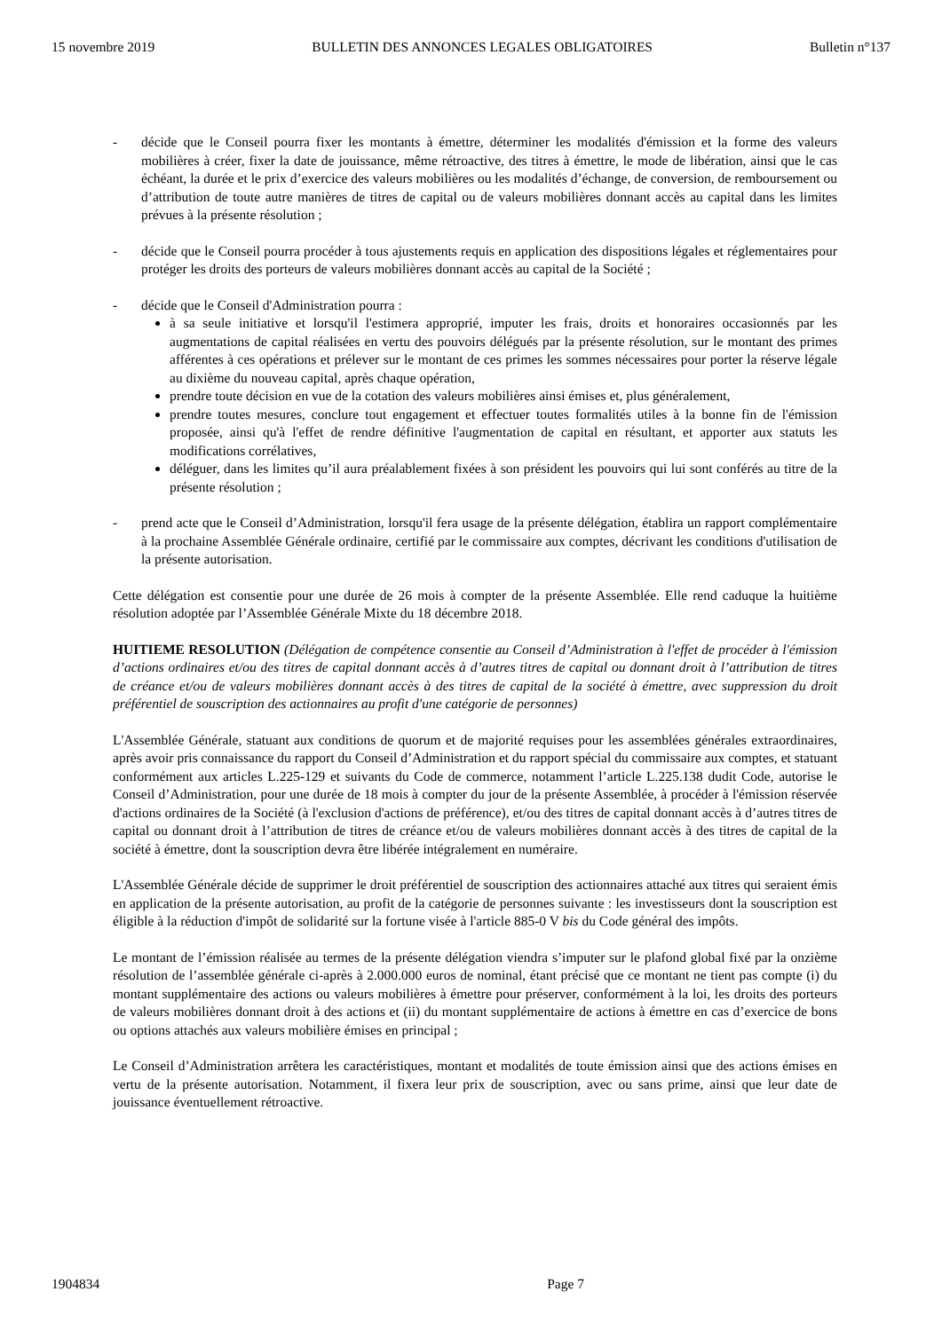15 novembre 2019 BULLETIN DES ANNONCES LEGALES OBLIGATOIRES Bulletin n°137
- décide que le Conseil pourra fixer les montants à émettre, déterminer les modalités d'émission et la forme des valeurs mobilières à créer, fixer la date de jouissance, même rétroactive, des titres à émettre, le mode de libération, ainsi que le cas échéant, la durée et le prix d’exercice des valeurs mobilières ou les modalités d’échange, de conversion, de remboursement ou d’attribution de toute autre manières de titres de capital ou de valeurs mobilières donnant accès au capital dans les limites prévues à la présente résolution ;
- décide que le Conseil pourra procéder à tous ajustements requis en application des dispositions légales et réglementaires pour protéger les droits des porteurs de valeurs mobilières donnant accès au capital de la Société ;
- décide que le Conseil d'Administration pourra :
à sa seule initiative et lorsqu'il l'estimera approprié, imputer les frais, droits et honoraires occasionnés par les augmentations de capital réalisées en vertu des pouvoirs délégués par la présente résolution, sur le montant des primes afférentes à ces opérations et prélever sur le montant de ces primes les sommes nécessaires pour porter la réserve légale au dixième du nouveau capital, après chaque opération,
prendre toute décision en vue de la cotation des valeurs mobilières ainsi émises et, plus généralement,
prendre toutes mesures, conclure tout engagement et effectuer toutes formalités utiles à la bonne fin de l'émission proposée, ainsi qu'à l'effet de rendre définitive l'augmentation de capital en résultant, et apporter aux statuts les modifications corrélatives,
déléguer, dans les limites qu’il aura préalablement fixées à son président les pouvoirs qui lui sont conférés au titre de la présente résolution ;
- prend acte que le Conseil d’Administration, lorsqu'il fera usage de la présente délégation, établira un rapport complémentaire à la prochaine Assemblée Générale ordinaire, certifié par le commissaire aux comptes, décrivant les conditions d'utilisation de la présente autorisation.
Cette délégation est consentie pour une durée de 26 mois à compter de la présente Assemblée. Elle rend caduque la huitième résolution adoptée par l’Assemblée Générale Mixte du 18 décembre 2018.
HUITIEME RESOLUTION (Délégation de compétence consentie au Conseil d’Administration à l'effet de procéder à l'émission d’actions ordinaires et/ou des titres de capital donnant accès à d’autres titres de capital ou donnant droit à l’attribution de titres de créance et/ou de valeurs mobilières donnant accès à des titres de capital de la société à émettre, avec suppression du droit préférentiel de souscription des actionnaires au profit d'une catégorie de personnes)
L'Assemblée Générale, statuant aux conditions de quorum et de majorité requises pour les assemblées générales extraordinaires, après avoir pris connaissance du rapport du Conseil d’Administration et du rapport spécial du commissaire aux comptes, et statuant conformément aux articles L.225-129 et suivants du Code de commerce, notamment l’article L.225.138 dudit Code, autorise le Conseil d’Administration, pour une durée de 18 mois à compter du jour de la présente Assemblée, à procéder à l'émission réservée d'actions ordinaires de la Société (à l'exclusion d'actions de préférence), et/ou des titres de capital donnant accès à d’autres titres de capital ou donnant droit à l’attribution de titres de créance et/ou de valeurs mobilières donnant accès à des titres de capital de la société à émettre, dont la souscription devra être libérée intégralement en numéraire.
L'Assemblée Générale décide de supprimer le droit préférentiel de souscription des actionnaires attaché aux titres qui seraient émis en application de la présente autorisation, au profit de la catégorie de personnes suivante : les investisseurs dont la souscription est éligible à la réduction d'impôt de solidarité sur la fortune visée à l'article 885-0 V bis du Code général des impôts.
Le montant de l’émission réalisée au termes de la présente délégation viendra s’imputer sur le plafond global fixé par la onzième résolution de l’assemblée générale ci-après à 2.000.000 euros de nominal, étant précisé que ce montant ne tient pas compte (i) du montant supplémentaire des actions ou valeurs mobilières à émettre pour préserver, conformément à la loi, les droits des porteurs de valeurs mobilières donnant droit à des actions et (ii) du montant supplémentaire de actions à émettre en cas d’exercice de bons ou options attachés aux valeurs mobilière émises en principal ;
Le Conseil d’Administration arrêtera les caractéristiques, montant et modalités de toute émission ainsi que des actions émises en vertu de la présente autorisation. Notamment, il fixera leur prix de souscription, avec ou sans prime, ainsi que leur date de jouissance éventuellement rétroactive.
1904834 Page 7